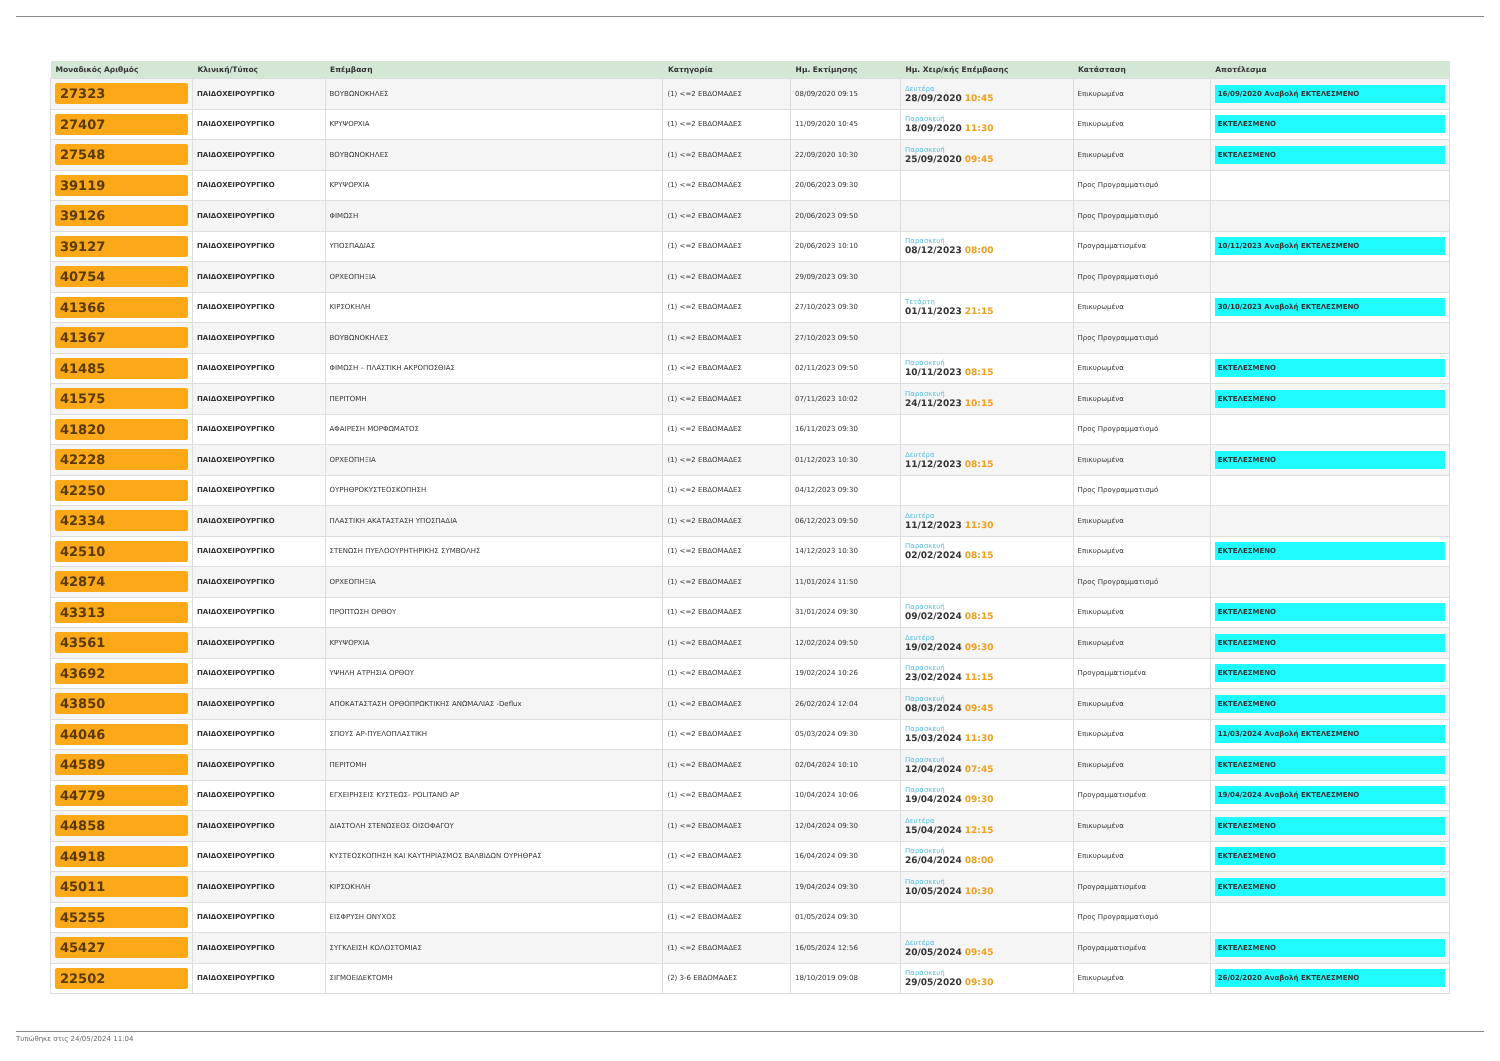| Μοναδικός Αριθμός | Κλινική/Τύπος | Επέμβαση | Κατηγορία | Ημ. Εκτίμησης | Ημ. Χειρ/κής Επέμβασης | Κατάσταση | Αποτέλεσμα |
| --- | --- | --- | --- | --- | --- | --- | --- |
| 27323 | ΠΑΙΔΟΧΕΙΡΟΥΡΓΙΚΟ | ΒΟΥΒΩΝΟΚΗΛΕΣ | (1) <=2 ΕΒΔΟΜΑΔΕΣ | 08/09/2020 09:15 | Δευτέρα 28/09/2020 10:45 | Επικυρωμένα | 16/09/2020 Αναβολή ΕΚΤΕΛΕΣΜΕΝΟ |
| 27407 | ΠΑΙΔΟΧΕΙΡΟΥΡΓΙΚΟ | ΚΡΥΨΟΡΧΙΑ | (1) <=2 ΕΒΔΟΜΑΔΕΣ | 11/09/2020 10:45 | Παρασκευή 18/09/2020 11:30 | Επικυρωμένα | ΕΚΤΕΛΕΣΜΕΝΟ |
| 27548 | ΠΑΙΔΟΧΕΙΡΟΥΡΓΙΚΟ | ΒΟΥΒΩΝΟΚΗΛΕΣ | (1) <=2 ΕΒΔΟΜΑΔΕΣ | 22/09/2020 10:30 | Παρασκευή 25/09/2020 09:45 | Επικυρωμένα | ΕΚΤΕΛΕΣΜΕΝΟ |
| 39119 | ΠΑΙΔΟΧΕΙΡΟΥΡΓΙΚΟ | ΚΡΥΨΟΡΧΙΑ | (1) <=2 ΕΒΔΟΜΑΔΕΣ | 20/06/2023 09:30 | | Προς Προγραμματισμό | |
| 39126 | ΠΑΙΔΟΧΕΙΡΟΥΡΓΙΚΟ | ΦΙΜΩΣΗ | (1) <=2 ΕΒΔΟΜΑΔΕΣ | 20/06/2023 09:50 | | Προς Προγραμματισμό | |
| 39127 | ΠΑΙΔΟΧΕΙΡΟΥΡΓΙΚΟ | ΥΠΟΣΠΑΔΙΑΣ | (1) <=2 ΕΒΔΟΜΑΔΕΣ | 20/06/2023 10:10 | Παρασκευή 08/12/2023 08:00 | Προγραμματισμένα | 10/11/2023 Αναβολή ΕΚΤΕΛΕΣΜΕΝΟ |
| 40754 | ΠΑΙΔΟΧΕΙΡΟΥΡΓΙΚΟ | ΟΡΧΕΟΠΗΞΙΑ | (1) <=2 ΕΒΔΟΜΑΔΕΣ | 29/09/2023 09:30 | | Προς Προγραμματισμό | |
| 41366 | ΠΑΙΔΟΧΕΙΡΟΥΡΓΙΚΟ | ΚΙΡΣΟΚΗΛΗ | (1) <=2 ΕΒΔΟΜΑΔΕΣ | 27/10/2023 09:30 | Τετάρτη 01/11/2023 21:15 | Επικυρωμένα | 30/10/2023 Αναβολή ΕΚΤΕΛΕΣΜΕΝΟ |
| 41367 | ΠΑΙΔΟΧΕΙΡΟΥΡΓΙΚΟ | ΒΟΥΒΩΝΟΚΗΛΕΣ | (1) <=2 ΕΒΔΟΜΑΔΕΣ | 27/10/2023 09:50 | | Προς Προγραμματισμό | |
| 41485 | ΠΑΙΔΟΧΕΙΡΟΥΡΓΙΚΟ | ΦΙΜΩΣΗ – ΠΛΑΣΤΙΚΗ ΑΚΡΟΠΟΣΘΙΑΣ | (1) <=2 ΕΒΔΟΜΑΔΕΣ | 02/11/2023 09:50 | Παρασκευή 10/11/2023 08:15 | Επικυρωμένα | ΕΚΤΕΛΕΣΜΕΝΟ |
| 41575 | ΠΑΙΔΟΧΕΙΡΟΥΡΓΙΚΟ | ΠΕΡΙΤΟΜΗ | (1) <=2 ΕΒΔΟΜΑΔΕΣ | 07/11/2023 10:02 | Παρασκευή 24/11/2023 10:15 | Επικυρωμένα | ΕΚΤΕΛΕΣΜΕΝΟ |
| 41820 | ΠΑΙΔΟΧΕΙΡΟΥΡΓΙΚΟ | ΑΦΑΙΡΕΣΗ ΜΟΡΦΩΜΑΤΟΣ | (1) <=2 ΕΒΔΟΜΑΔΕΣ | 16/11/2023 09:30 | | Προς Προγραμματισμό | |
| 42228 | ΠΑΙΔΟΧΕΙΡΟΥΡΓΙΚΟ | ΟΡΧΕΟΠΗΞΙΑ | (1) <=2 ΕΒΔΟΜΑΔΕΣ | 01/12/2023 10:30 | Δευτέρα 11/12/2023 08:15 | Επικυρωμένα | ΕΚΤΕΛΕΣΜΕΝΟ |
| 42250 | ΠΑΙΔΟΧΕΙΡΟΥΡΓΙΚΟ | ΟΥΡΗΘΡΟΚΥΣΤΕΟΣΚΟΠΗΣΗ | (1) <=2 ΕΒΔΟΜΑΔΕΣ | 04/12/2023 09:30 | | Προς Προγραμματισμό | |
| 42334 | ΠΑΙΔΟΧΕΙΡΟΥΡΓΙΚΟ | ΠΛΑΣΤΙΚΗ ΑΚΑΤΑΣΤΑΣΗ ΥΠΟΣΠΑΔΙΑ | (1) <=2 ΕΒΔΟΜΑΔΕΣ | 06/12/2023 09:50 | Δευτέρα 11/12/2023 11:30 | Επικυρωμένα | |
| 42510 | ΠΑΙΔΟΧΕΙΡΟΥΡΓΙΚΟ | ΣΤΕΝΩΣΗ ΠΥΕΛΟΟΥΡΗΤΗΡΙΚΗΣ ΣΥΜΒΟΛΗΣ | (1) <=2 ΕΒΔΟΜΑΔΕΣ | 14/12/2023 10:30 | Παρασκευή 02/02/2024 08:15 | Επικυρωμένα | ΕΚΤΕΛΕΣΜΕΝΟ |
| 42874 | ΠΑΙΔΟΧΕΙΡΟΥΡΓΙΚΟ | ΟΡΧΕΟΠΗΞΙΑ | (1) <=2 ΕΒΔΟΜΑΔΕΣ | 11/01/2024 11:50 | | Προς Προγραμματισμό | |
| 43313 | ΠΑΙΔΟΧΕΙΡΟΥΡΓΙΚΟ | ΠΡΟΠΤΩΣΗ ΟΡΘΟΥ | (1) <=2 ΕΒΔΟΜΑΔΕΣ | 31/01/2024 09:30 | Παρασκευή 09/02/2024 08:15 | Επικυρωμένα | ΕΚΤΕΛΕΣΜΕΝΟ |
| 43561 | ΠΑΙΔΟΧΕΙΡΟΥΡΓΙΚΟ | ΚΡΥΨΟΡΧΙΑ | (1) <=2 ΕΒΔΟΜΑΔΕΣ | 12/02/2024 09:50 | Δευτέρα 19/02/2024 09:30 | Επικυρωμένα | ΕΚΤΕΛΕΣΜΕΝΟ |
| 43692 | ΠΑΙΔΟΧΕΙΡΟΥΡΓΙΚΟ | ΥΨΗΛΗ ΑΤΡΗΣΙΑ ΟΡΘΟΥ | (1) <=2 ΕΒΔΟΜΑΔΕΣ | 19/02/2024 10:26 | Παρασκευή 23/02/2024 11:15 | Προγραμματισμένα | ΕΚΤΕΛΕΣΜΕΝΟ |
| 43850 | ΠΑΙΔΟΧΕΙΡΟΥΡΓΙΚΟ | ΑΠΟΚΑΤΑΣΤΑΣΗ ΟΡΘΟΠΡΩΚΤΙΚΗΣ ΑΝΩΜΑΛΙΑΣ -Deflux | (1) <=2 ΕΒΔΟΜΑΔΕΣ | 26/02/2024 12:04 | Παρασκευή 08/03/2024 09:45 | Επικυρωμένα | ΕΚΤΕΛΕΣΜΕΝΟ |
| 44046 | ΠΑΙΔΟΧΕΙΡΟΥΡΓΙΚΟ | ΣΠΟΥΣ ΑΡ-ΠΥΕΛΟΠΛΑΣΤΙΚΗ | (1) <=2 ΕΒΔΟΜΑΔΕΣ | 05/03/2024 09:30 | Παρασκευή 15/03/2024 11:30 | Επικυρωμένα | 11/03/2024 Αναβολή ΕΚΤΕΛΕΣΜΕΝΟ |
| 44589 | ΠΑΙΔΟΧΕΙΡΟΥΡΓΙΚΟ | ΠΕΡΙΤΟΜΗ | (1) <=2 ΕΒΔΟΜΑΔΕΣ | 02/04/2024 10:10 | Παρασκευή 12/04/2024 07:45 | Επικυρωμένα | ΕΚΤΕΛΕΣΜΕΝΟ |
| 44779 | ΠΑΙΔΟΧΕΙΡΟΥΡΓΙΚΟ | ΕΓΧΕΙΡΗΣΕΙΣ ΚΥΣΤΕΩΣ- POLITANO AP | (1) <=2 ΕΒΔΟΜΑΔΕΣ | 10/04/2024 10:06 | Παρασκευή 19/04/2024 09:30 | Προγραμματισμένα | 19/04/2024 Αναβολή ΕΚΤΕΛΕΣΜΕΝΟ |
| 44858 | ΠΑΙΔΟΧΕΙΡΟΥΡΓΙΚΟ | ΔΙΑΣΤΟΛΗ ΣΤΕΝΩΣΕΟΣ ΟΙΣΟΦΑΓΟΥ | (1) <=2 ΕΒΔΟΜΑΔΕΣ | 12/04/2024 09:30 | Δευτέρα 15/04/2024 12:15 | Επικυρωμένα | ΕΚΤΕΛΕΣΜΕΝΟ |
| 44918 | ΠΑΙΔΟΧΕΙΡΟΥΡΓΙΚΟ | ΚΥΣΤΕΟΣΚΟΠΗΣΗ ΚΑΙ ΚΑΥΤΗΡΙΑΣΜΟΣ ΒΑΛΒΙΔΩΝ ΟΥΡΗΘΡΑΣ | (1) <=2 ΕΒΔΟΜΑΔΕΣ | 16/04/2024 09:30 | Παρασκευή 26/04/2024 08:00 | Επικυρωμένα | ΕΚΤΕΛΕΣΜΕΝΟ |
| 45011 | ΠΑΙΔΟΧΕΙΡΟΥΡΓΙΚΟ | ΚΙΡΣΟΚΗΛΗ | (1) <=2 ΕΒΔΟΜΑΔΕΣ | 19/04/2024 09:30 | Παρασκευή 10/05/2024 10:30 | Προγραμματισμένα | ΕΚΤΕΛΕΣΜΕΝΟ |
| 45255 | ΠΑΙΔΟΧΕΙΡΟΥΡΓΙΚΟ | ΕΙΣΦΡΥΣΗ ΟΝΥΧΟΣ | (1) <=2 ΕΒΔΟΜΑΔΕΣ | 01/05/2024 09:30 | | Προς Προγραμματισμό | |
| 45427 | ΠΑΙΔΟΧΕΙΡΟΥΡΓΙΚΟ | ΣΥΓΚΛΕΙΣΗ ΚΟΛΟΣΤΟΜΙΑΣ | (1) <=2 ΕΒΔΟΜΑΔΕΣ | 16/05/2024 12:56 | Δευτέρα 20/05/2024 09:45 | Προγραμματισμένα | ΕΚΤΕΛΕΣΜΕΝΟ |
| 22502 | ΠΑΙΔΟΧΕΙΡΟΥΡΓΙΚΟ | ΣΙΓΜΟΕΙΔΕΚΤΟΜΗ | (2) 3-6 ΕΒΔΟΜΑΔΕΣ | 18/10/2019 09:08 | Παρασκευή 29/05/2020 09:30 | Επικυρωμένα | 26/02/2020 Αναβολή ΕΚΤΕΛΕΣΜΕΝΟ |
Τυπώθηκε στις 24/05/2024 11:04